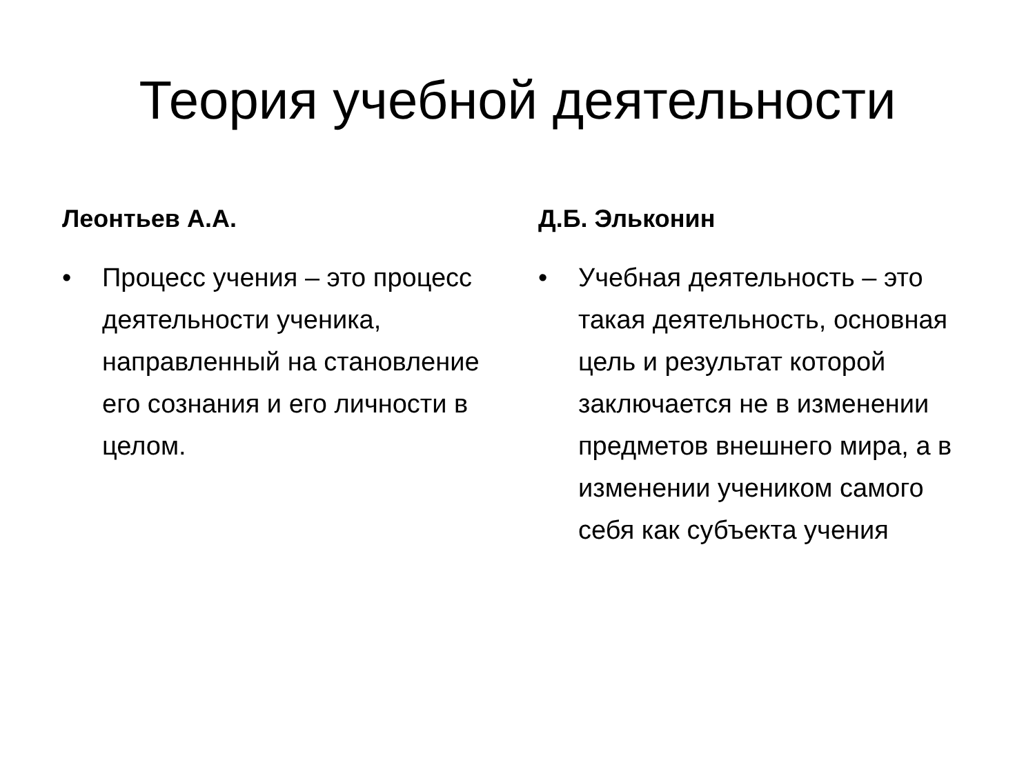Теория учебной деятельности
Леонтьев А.А.
• Процесс учения – это процесс деятельности ученика, направленный на становление его сознания и его личности в целом.
Д.Б. Эльконин
• Учебная деятельность – это такая деятельность, основная цель и результат которой заключается не в изменении предметов внешнего мира, а в изменении учеником самого себя как субъекта учения